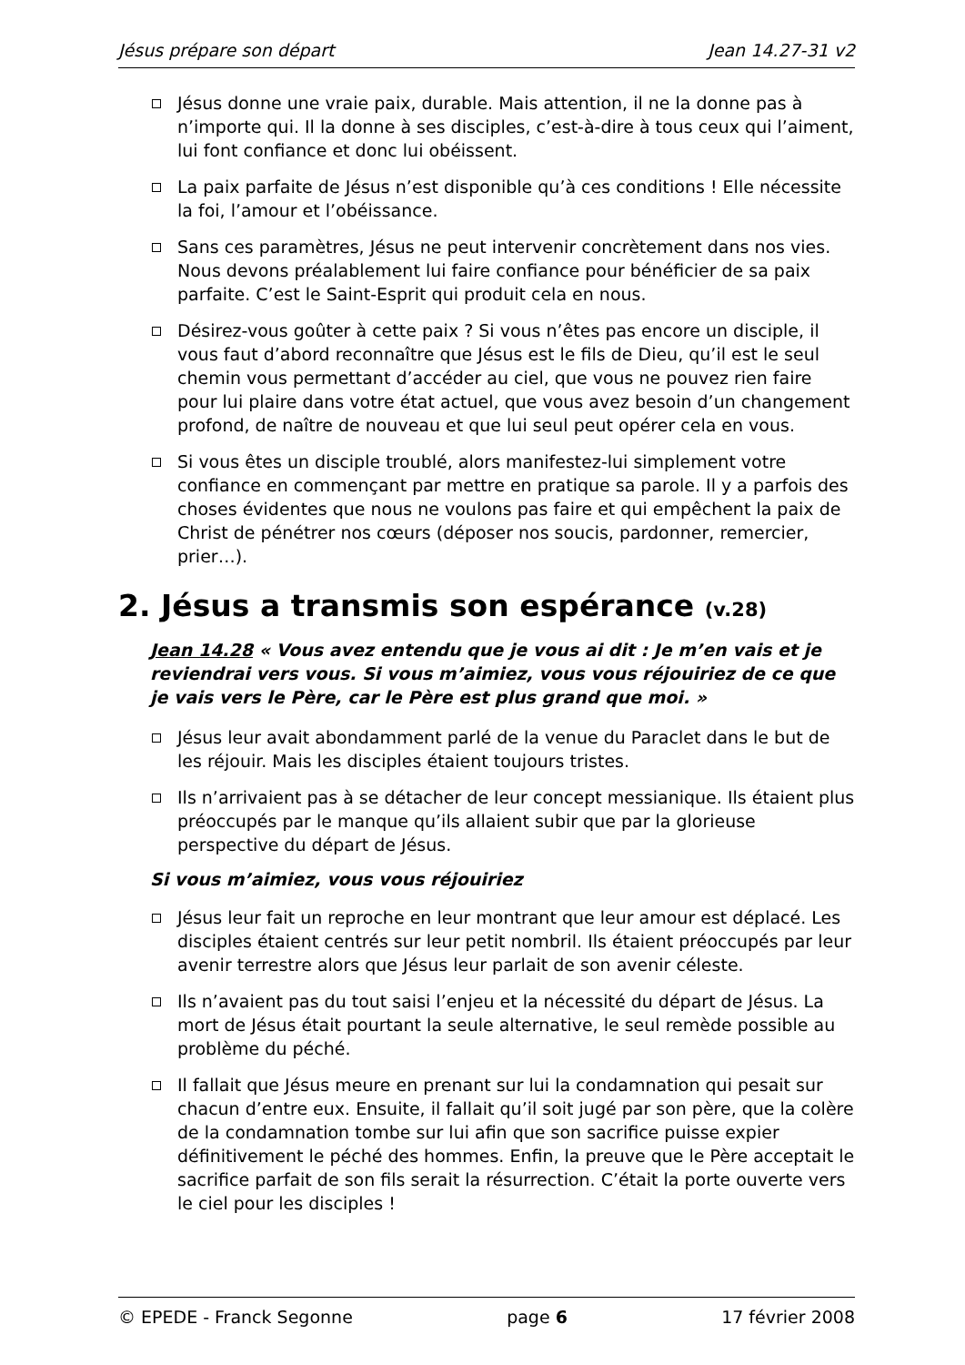Jésus prépare son départ Jean 14.27-31 v2
Jésus donne une vraie paix, durable. Mais attention, il ne la donne pas à n’importe qui. Il la donne à ses disciples, c’est-à-dire à tous ceux qui l’aiment, lui font confiance et donc lui obéissent.
La paix parfaite de Jésus n’est disponible qu’à ces conditions ! Elle nécessite la foi, l’amour et l’obéissance.
Sans ces paramètres, Jésus ne peut intervenir concrètement dans nos vies. Nous devons préalablement lui faire confiance pour bénéficier de sa paix parfaite. C’est le Saint-Esprit qui produit cela en nous.
Désirez-vous goûter à cette paix ? Si vous n’êtes pas encore un disciple, il vous faut d’abord reconnaître que Jésus est le fils de Dieu, qu’il est le seul chemin vous permettant d’accéder au ciel, que vous ne pouvez rien faire pour lui plaire dans votre état actuel, que vous avez besoin d’un changement profond, de naître de nouveau et que lui seul peut opérer cela en vous.
Si vous êtes un disciple troublé, alors manifestez-lui simplement votre confiance en commençant par mettre en pratique sa parole. Il y a parfois des choses évidentes que nous ne voulons pas faire et qui empêchent la paix de Christ de pénétrer nos cœurs (déposer nos soucis, pardonner, remercier, prier…).
2. Jésus a transmis son espérance (v.28)
Jean 14.28 « Vous avez entendu que je vous ai dit : Je m’en vais et je reviendrai vers vous. Si vous m’aimiez, vous vous réjouiriez de ce que je vais vers le Père, car le Père est plus grand que moi. »
Jésus leur avait abondamment parlé de la venue du Paraclet dans le but de les réjouir. Mais les disciples étaient toujours tristes.
Ils n’arrivaient pas à se détacher de leur concept messianique. Ils étaient plus préoccupés par le manque qu’ils allaient subir que par la glorieuse perspective du départ de Jésus.
Si vous m’aimiez, vous vous réjouiriez
Jésus leur fait un reproche en leur montrant que leur amour est déplacé. Les disciples étaient centrés sur leur petit nombril. Ils étaient préoccupés par leur avenir terrestre alors que Jésus leur parlait de son avenir céleste.
Ils n’avaient pas du tout saisi l’enjeu et la nécessité du départ de Jésus. La mort de Jésus était pourtant la seule alternative, le seul remède possible au problème du péché.
Il fallait que Jésus meure en prenant sur lui la condamnation qui pesait sur chacun d’entre eux. Ensuite, il fallait qu’il soit jugé par son père, que la colère de la condamnation tombe sur lui afin que son sacrifice puisse expier définitivement le péché des hommes. Enfin, la preuve que le Père acceptait le sacrifice parfait de son fils serait la résurrection. C’était la porte ouverte vers le ciel pour les disciples !
© EPEDE - Franck Segonne page 6 17 février 2008